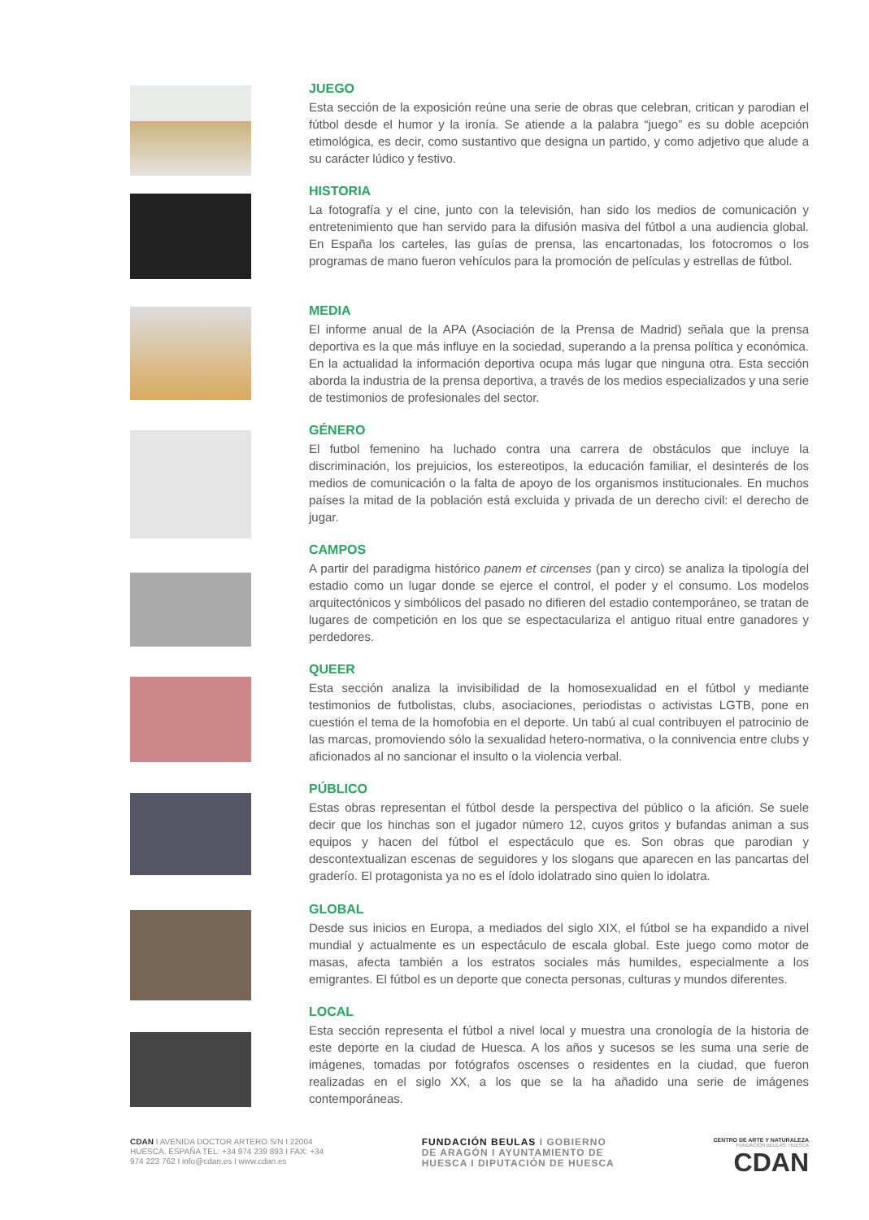JUEGO
Esta sección de la exposición reúne una serie de obras que celebran, critican y parodian el fútbol desde el humor y la ironía. Se atiende a la palabra “juego” es su doble acepción etimológica, es decir, como sustantivo que designa un partido, y como adjetivo que alude a su carácter lúdico y festivo.
HISTORIA
La fotografía y el cine, junto con la televisión, han sido los medios de comunicación y entretenimiento que han servido para la difusión masiva del fútbol a una audiencia global. En España los carteles, las guías de prensa, las encartonadas, los fotocromos o los programas de mano fueron vehículos para la promoción de películas y estrellas de fútbol.
MEDIA
El informe anual de la APA (Asociación de la Prensa de Madrid) señala que la prensa deportiva es la que más influye en la sociedad, superando a la prensa política y económica. En la actualidad la información deportiva ocupa más lugar que ninguna otra. Esta sección aborda la industria de la prensa deportiva, a través de los medios especializados y una serie de testimonios de profesionales del sector.
GÉNERO
El futbol femenino ha luchado contra una carrera de obstáculos que incluye la discriminación, los prejuicios, los estereotipos, la educación familiar, el desinterés de los medios de comunicación o la falta de apoyo de los organismos institucionales. En muchos países la mitad de la población está excluida y privada de un derecho civil: el derecho de jugar.
CAMPOS
A partir del paradigma histórico panem et circenses (pan y circo) se analiza la tipología del estadio como un lugar donde se ejerce el control, el poder y el consumo. Los modelos arquitectónicos y simbólicos del pasado no difieren del estadio contemporáneo, se tratan de lugares de competición en los que se espectaculariza el antiguo ritual entre ganadores y perdedores.
QUEER
Esta sección analiza la invisibilidad de la homosexualidad en el fútbol y mediante testimonios de futbolistas, clubs, asociaciones, periodistas o activistas LGTB, pone en cuestión el tema de la homofobia en el deporte. Un tabú al cual contribuyen el patrocinio de las marcas, promoviendo sólo la sexualidad hetero-normativa, o la connivencia entre clubs y aficionados al no sancionar el insulto o la violencia verbal.
PÚBLICO
Estas obras representan el fútbol desde la perspectiva del público o la afición. Se suele decir que los hinchas son el jugador número 12, cuyos gritos y bufandas animan a sus equipos y hacen del fútbol el espectáculo que es. Son obras que parodian y descontextualizan escenas de seguidores y los slogans que aparecen en las pancartas del graderío. El protagonista ya no es el ídolo idolatrado sino quien lo idolatra.
GLOBAL
Desde sus inicios en Europa, a mediados del siglo XIX, el fútbol se ha expandido a nivel mundial y actualmente es un espectáculo de escala global. Este juego como motor de masas, afecta también a los estratos sociales más humildes, especialmente a los emigrantes. El fútbol es un deporte que conecta personas, culturas y mundos diferentes.
LOCAL
Esta sección representa el fútbol a nivel local y muestra una cronología de la historia de este deporte en la ciudad de Huesca. A los años y sucesos se les suma una serie de imágenes, tomadas por fotógrafos oscenses o residentes en la ciudad, que fueron realizadas en el siglo XX, a los que se la ha añadido una serie de imágenes contemporáneas.
CDAN I AVENIDA DOCTOR ARTERO S/N I 22004 HUESCA. ESPAÑA TEL: +34 974 239 893 I FAX: +34 974 223 762 I info@cdan.es I www.cdan.es
FUNDACIÓN BEULAS I GOBIERNO DE ARAGÓN I AYUNTAMIENTO DE HUESCA I DIPUTACIÓN DE HUESCA
CENTRO DE ARTE Y NATURALEZA
FUNDACIÓN BEULAS. HUESCA
CDAN